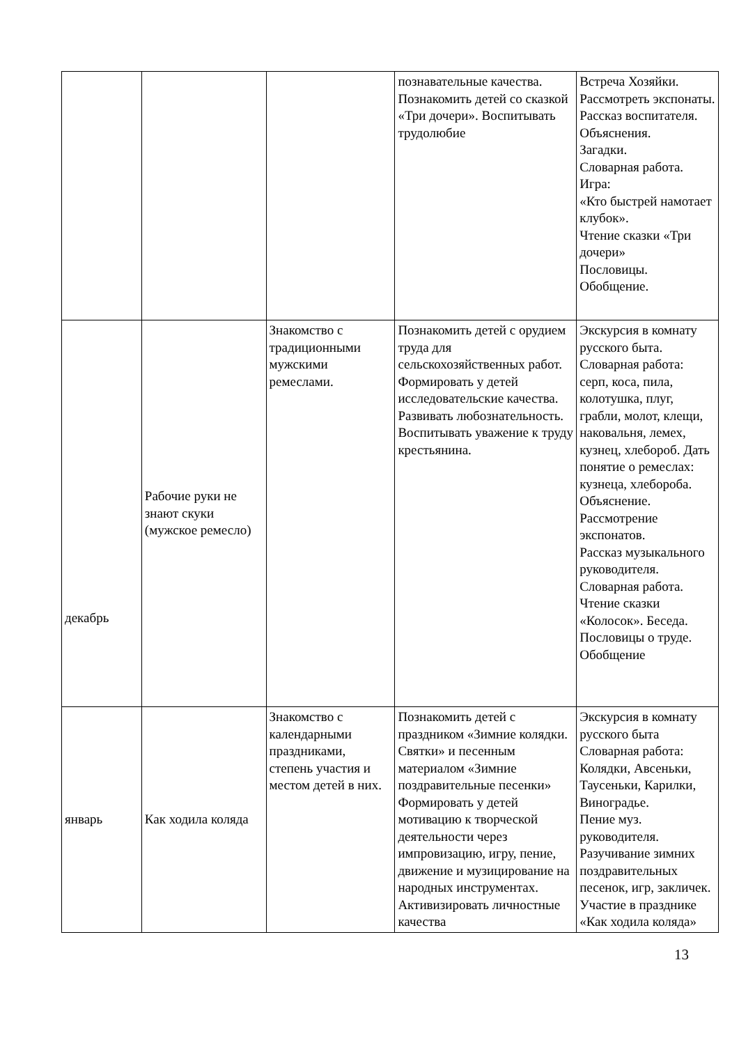| | | | познавательные качества. Познакомить детей со сказкой «Три дочери». Воспитывать трудолюбие | Встреча Хозяйки. Рассмотреть экспонаты. Рассказ воспитателя. Объяснения. Загадки. Словарная работа. Игра: «Кто быстрей намотает клубок». Чтение сказки «Три дочери» Пословицы. Обобщение. |
| декабрь | Рабочие руки не знают скуки (мужское ремесло) | Знакомство с традиционными мужскими ремеслами. | Познакомить детей с орудием труда для сельскохозяйственных работ. Формировать у детей исследовательские качества. Развивать любознательность. Воспитывать уважение к труду крестьянина. | Экскурсия в комнату русского быта. Словарная работа: серп, коса, пила, колотушка, плуг, грабли, молот, клещи, наковальня, лемех, кузнец, хлебороб. Дать понятие о ремеслах: кузнеца, хлебороба. Объяснение. Рассмотрение экспонатов. Рассказ музыкального руководителя. Словарная работа. Чтение сказки «Колосок». Беседа. Пословицы о труде. Обобщение |
| январь | Как ходила коляда | Знакомство с календарными праздниками, степень участия и местом детей в них. | Познакомить детей с праздником «Зимние колядки. Святки» и песенным материалом «Зимние поздравительные песенки» Формировать у детей мотивацию к творческой деятельности через импровизацию, игру, пение, движение и музицирование на народных инструментах. Активизировать личностные качества | Экскурсия в комнату русского быта Словарная работа: Колядки, Авсеньки, Таусеньки, Карилки, Виноградье. Пение муз. руководителя. Разучивание зимних поздравительных песенок, игр, закличек. Участие в празднике «Как ходила коляда» |
13